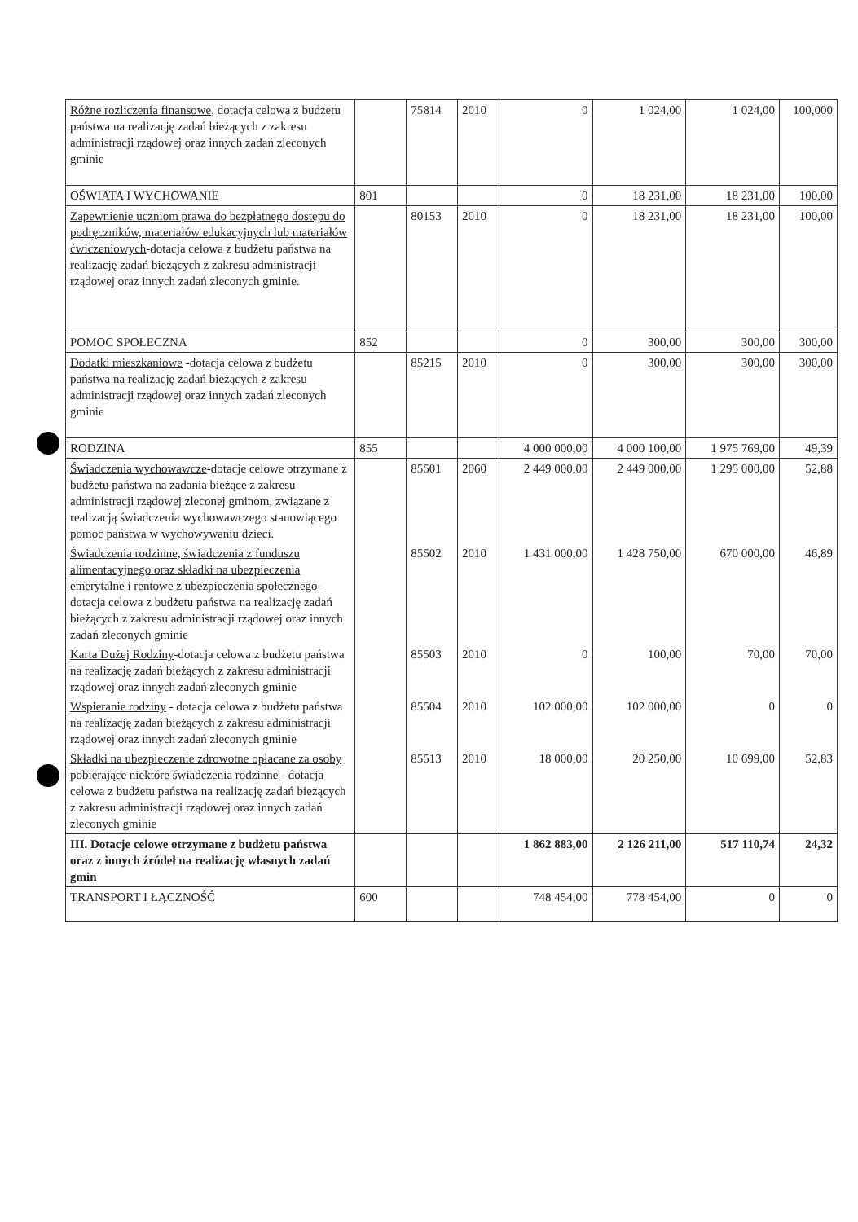| Różne rozliczenia finansowe , dotacja celowa z budżetu państwa na realizację zadań bieżących z zakresu administracji rządowej oraz innych zadań zleconych gminie | | 75814 | 2010 | 0 | 1 024,00 | 1 024,00 | 100,000 |
| OŚWIATA I WYCHOWANIE | 801 | | | 0 | 18 231,00 | 18 231,00 | 100,00 |
| Zapewnienie uczniom prawa do bezpłatnego dostępu do podręczników, materiałów edukacyjnych lub materiałów ćwiczeniowych -dotacja celowa z budżetu państwa na realizację zadań bieżących z zakresu administracji rządowej oraz innych zadań zleconych gminie. | | 80153 | 2010 | 0 | 18 231,00 | 18 231,00 | 100,00 |
| POMOC SPOŁECZNA | 852 | | | 0 | 300,00 | 300,00 | 300,00 |
| Dodatki mieszkaniowe -dotacja celowa z budżetu państwa na realizację zadań bieżących z zakresu administracji rządowej oraz innych zadań zleconych gminie | | 85215 | 2010 | 0 | 300,00 | 300,00 | 300,00 |
| RODZINA | 855 | | | 4 000 000,00 | 4 000 100,00 | 1 975 769,00 | 49,39 |
| Świadczenia wychowawcze -dotacje celowe otrzymane z budżetu państwa na zadania bieżące z zakresu administracji rządowej zleconej gminom, związane z realizacją świadczenia wychowawczego stanowiącego pomoc państwa w wychowywaniu dzieci. | | 85501 | 2060 | 2 449 000,00 | 2 449 000,00 | 1 295 000,00 | 52,88 |
| Świadczenia rodzinne, świadczenia z funduszu alimentacyjnego oraz składki na ubezpieczenia emerytalne i rentowe z ubezpieczenia społecznego -dotacja celowa z budżetu państwa na realizację zadań bieżących z zakresu administracji rządowej oraz innych zadań zleconych gminie | | 85502 | 2010 | 1 431 000,00 | 1 428 750,00 | 670 000,00 | 46,89 |
| Karta Dużej Rodziny -dotacja celowa z budżetu państwa na realizację zadań bieżących z zakresu administracji rządowej oraz innych zadań zleconych gminie | | 85503 | 2010 | 0 | 100,00 | 70,00 | 70,00 |
| Wspieranie rodziny - dotacja celowa z budżetu państwa na realizację zadań bieżących z zakresu administracji rządowej oraz innych zadań zleconych gminie | | 85504 | 2010 | 102 000,00 | 102 000,00 | 0 | 0 |
| Składki na ubezpieczenie zdrowotne opłacane za osoby pobierające niektóre świadczenia rodzinne - dotacja celowa z budżetu państwa na realizację zadań bieżących z zakresu administracji rządowej oraz innych zadań zleconych gminie | | 85513 | 2010 | 18 000,00 | 20 250,00 | 10 699,00 | 52,83 |
| III. Dotacje celowe otrzymane z budżetu państwa oraz z innych źródeł na realizację własnych zadań gmin | | | | 1 862 883,00 | 2 126 211,00 | 517 110,74 | 24,32 |
| TRANSPORT I ŁĄCZNOŚĆ | 600 | | | 748 454,00 | 778 454,00 | 0 | 0 |